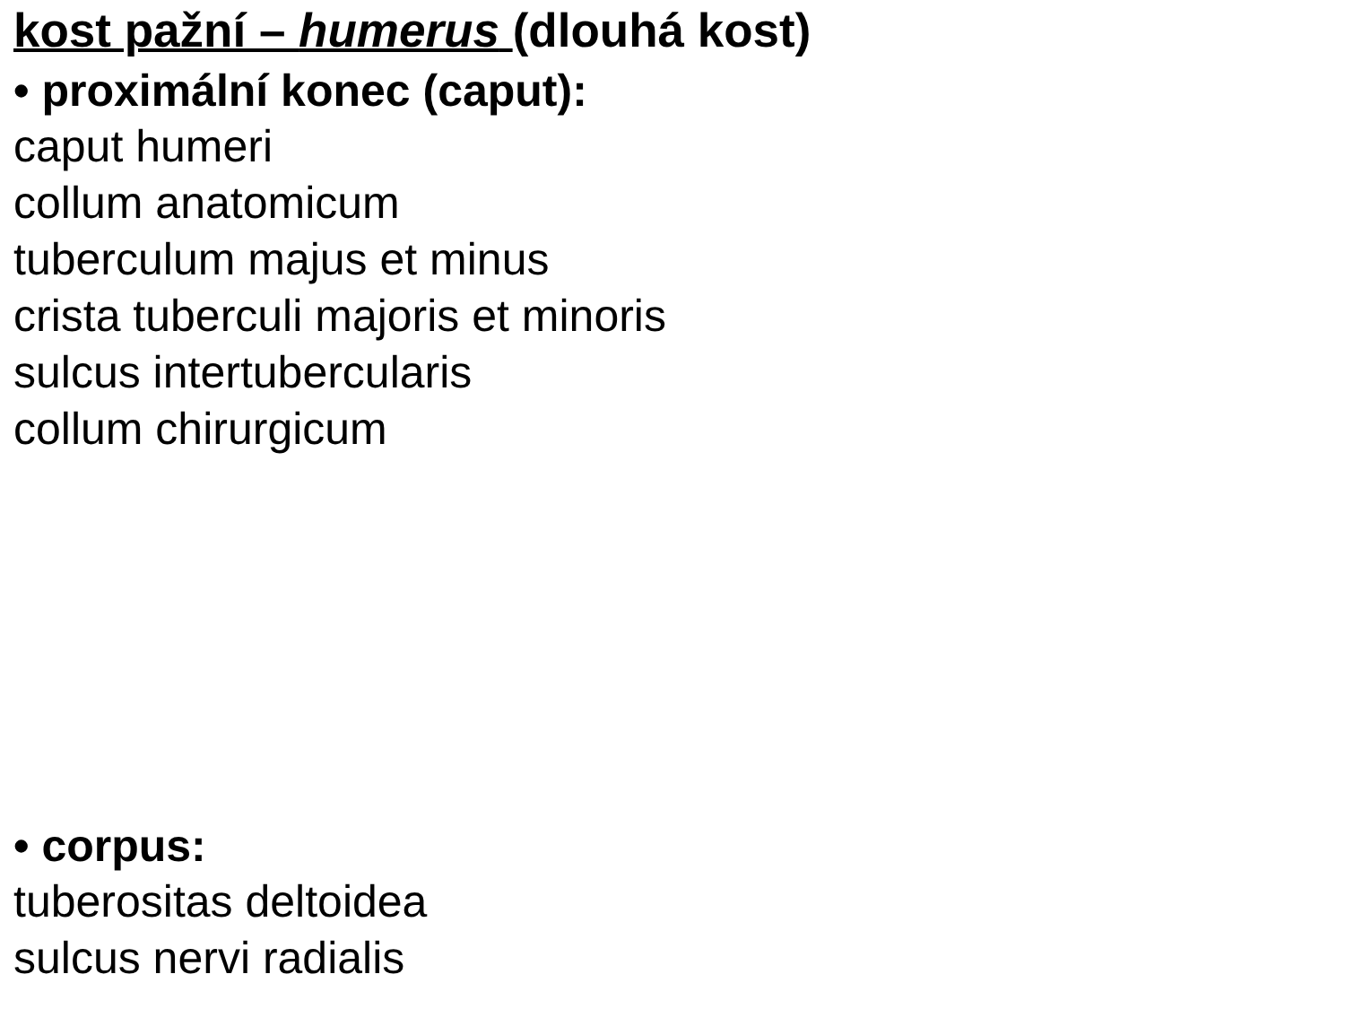kost pažní – humerus (dlouhá kost)
• proximální konec (caput):
caput humeri
collum anatomicum
tuberculum majus et minus
crista tuberculi majoris et minoris
sulcus intertubercularis
collum chirurgicum
• corpus:
tuberositas deltoidea
sulcus nervi radialis